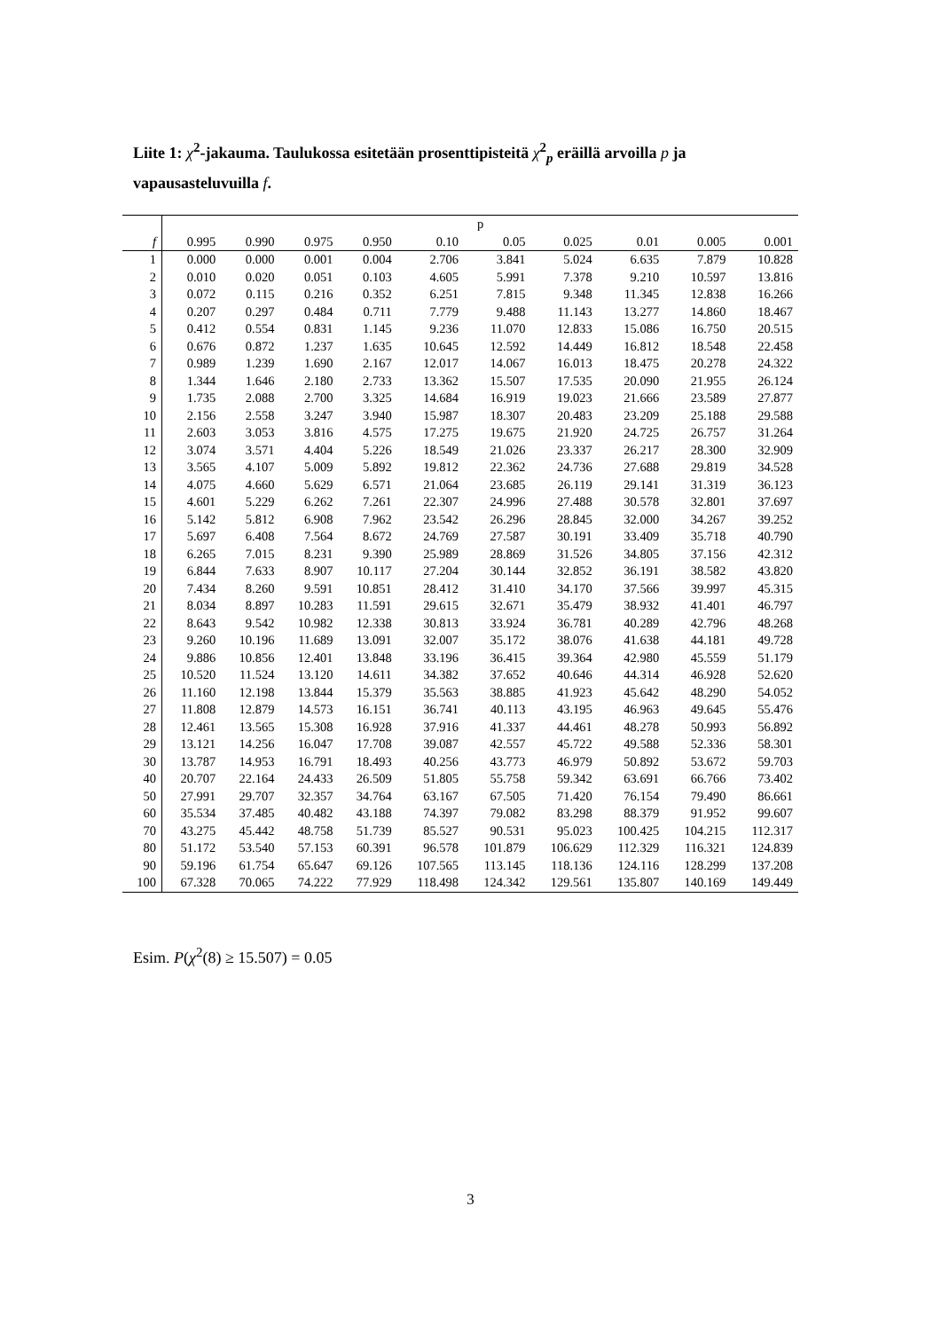Liite 1: χ<sup>2</sup>-jakauma. Taulukossa esitetään prosenttipisteitä χ<sup>2</sup><sub>p</sub> eräillä arvoilla p ja vapausasteluvuilla f.
| | p | | | | | | | | | |
| --- | --- | --- | --- | --- | --- | --- | --- | --- | --- | --- |
| f | 0.995 | 0.990 | 0.975 | 0.950 | 0.10 | 0.05 | 0.025 | 0.01 | 0.005 | 0.001 |
| 1 | 0.000 | 0.000 | 0.001 | 0.004 | 2.706 | 3.841 | 5.024 | 6.635 | 7.879 | 10.828 |
| 2 | 0.010 | 0.020 | 0.051 | 0.103 | 4.605 | 5.991 | 7.378 | 9.210 | 10.597 | 13.816 |
| 3 | 0.072 | 0.115 | 0.216 | 0.352 | 6.251 | 7.815 | 9.348 | 11.345 | 12.838 | 16.266 |
| 4 | 0.207 | 0.297 | 0.484 | 0.711 | 7.779 | 9.488 | 11.143 | 13.277 | 14.860 | 18.467 |
| 5 | 0.412 | 0.554 | 0.831 | 1.145 | 9.236 | 11.070 | 12.833 | 15.086 | 16.750 | 20.515 |
| 6 | 0.676 | 0.872 | 1.237 | 1.635 | 10.645 | 12.592 | 14.449 | 16.812 | 18.548 | 22.458 |
| 7 | 0.989 | 1.239 | 1.690 | 2.167 | 12.017 | 14.067 | 16.013 | 18.475 | 20.278 | 24.322 |
| 8 | 1.344 | 1.646 | 2.180 | 2.733 | 13.362 | 15.507 | 17.535 | 20.090 | 21.955 | 26.124 |
| 9 | 1.735 | 2.088 | 2.700 | 3.325 | 14.684 | 16.919 | 19.023 | 21.666 | 23.589 | 27.877 |
| 10 | 2.156 | 2.558 | 3.247 | 3.940 | 15.987 | 18.307 | 20.483 | 23.209 | 25.188 | 29.588 |
| 11 | 2.603 | 3.053 | 3.816 | 4.575 | 17.275 | 19.675 | 21.920 | 24.725 | 26.757 | 31.264 |
| 12 | 3.074 | 3.571 | 4.404 | 5.226 | 18.549 | 21.026 | 23.337 | 26.217 | 28.300 | 32.909 |
| 13 | 3.565 | 4.107 | 5.009 | 5.892 | 19.812 | 22.362 | 24.736 | 27.688 | 29.819 | 34.528 |
| 14 | 4.075 | 4.660 | 5.629 | 6.571 | 21.064 | 23.685 | 26.119 | 29.141 | 31.319 | 36.123 |
| 15 | 4.601 | 5.229 | 6.262 | 7.261 | 22.307 | 24.996 | 27.488 | 30.578 | 32.801 | 37.697 |
| 16 | 5.142 | 5.812 | 6.908 | 7.962 | 23.542 | 26.296 | 28.845 | 32.000 | 34.267 | 39.252 |
| 17 | 5.697 | 6.408 | 7.564 | 8.672 | 24.769 | 27.587 | 30.191 | 33.409 | 35.718 | 40.790 |
| 18 | 6.265 | 7.015 | 8.231 | 9.390 | 25.989 | 28.869 | 31.526 | 34.805 | 37.156 | 42.312 |
| 19 | 6.844 | 7.633 | 8.907 | 10.117 | 27.204 | 30.144 | 32.852 | 36.191 | 38.582 | 43.820 |
| 20 | 7.434 | 8.260 | 9.591 | 10.851 | 28.412 | 31.410 | 34.170 | 37.566 | 39.997 | 45.315 |
| 21 | 8.034 | 8.897 | 10.283 | 11.591 | 29.615 | 32.671 | 35.479 | 38.932 | 41.401 | 46.797 |
| 22 | 8.643 | 9.542 | 10.982 | 12.338 | 30.813 | 33.924 | 36.781 | 40.289 | 42.796 | 48.268 |
| 23 | 9.260 | 10.196 | 11.689 | 13.091 | 32.007 | 35.172 | 38.076 | 41.638 | 44.181 | 49.728 |
| 24 | 9.886 | 10.856 | 12.401 | 13.848 | 33.196 | 36.415 | 39.364 | 42.980 | 45.559 | 51.179 |
| 25 | 10.520 | 11.524 | 13.120 | 14.611 | 34.382 | 37.652 | 40.646 | 44.314 | 46.928 | 52.620 |
| 26 | 11.160 | 12.198 | 13.844 | 15.379 | 35.563 | 38.885 | 41.923 | 45.642 | 48.290 | 54.052 |
| 27 | 11.808 | 12.879 | 14.573 | 16.151 | 36.741 | 40.113 | 43.195 | 46.963 | 49.645 | 55.476 |
| 28 | 12.461 | 13.565 | 15.308 | 16.928 | 37.916 | 41.337 | 44.461 | 48.278 | 50.993 | 56.892 |
| 29 | 13.121 | 14.256 | 16.047 | 17.708 | 39.087 | 42.557 | 45.722 | 49.588 | 52.336 | 58.301 |
| 30 | 13.787 | 14.953 | 16.791 | 18.493 | 40.256 | 43.773 | 46.979 | 50.892 | 53.672 | 59.703 |
| 40 | 20.707 | 22.164 | 24.433 | 26.509 | 51.805 | 55.758 | 59.342 | 63.691 | 66.766 | 73.402 |
| 50 | 27.991 | 29.707 | 32.357 | 34.764 | 63.167 | 67.505 | 71.420 | 76.154 | 79.490 | 86.661 |
| 60 | 35.534 | 37.485 | 40.482 | 43.188 | 74.397 | 79.082 | 83.298 | 88.379 | 91.952 | 99.607 |
| 70 | 43.275 | 45.442 | 48.758 | 51.739 | 85.527 | 90.531 | 95.023 | 100.425 | 104.215 | 112.317 |
| 80 | 51.172 | 53.540 | 57.153 | 60.391 | 96.578 | 101.879 | 106.629 | 112.329 | 116.321 | 124.839 |
| 90 | 59.196 | 61.754 | 65.647 | 69.126 | 107.565 | 113.145 | 118.136 | 124.116 | 128.299 | 137.208 |
| 100 | 67.328 | 70.065 | 74.222 | 77.929 | 118.498 | 124.342 | 129.561 | 135.807 | 140.169 | 149.449 |
Esim. P(χ<sup>2</sup>(8) ≥ 15.507) = 0.05
3